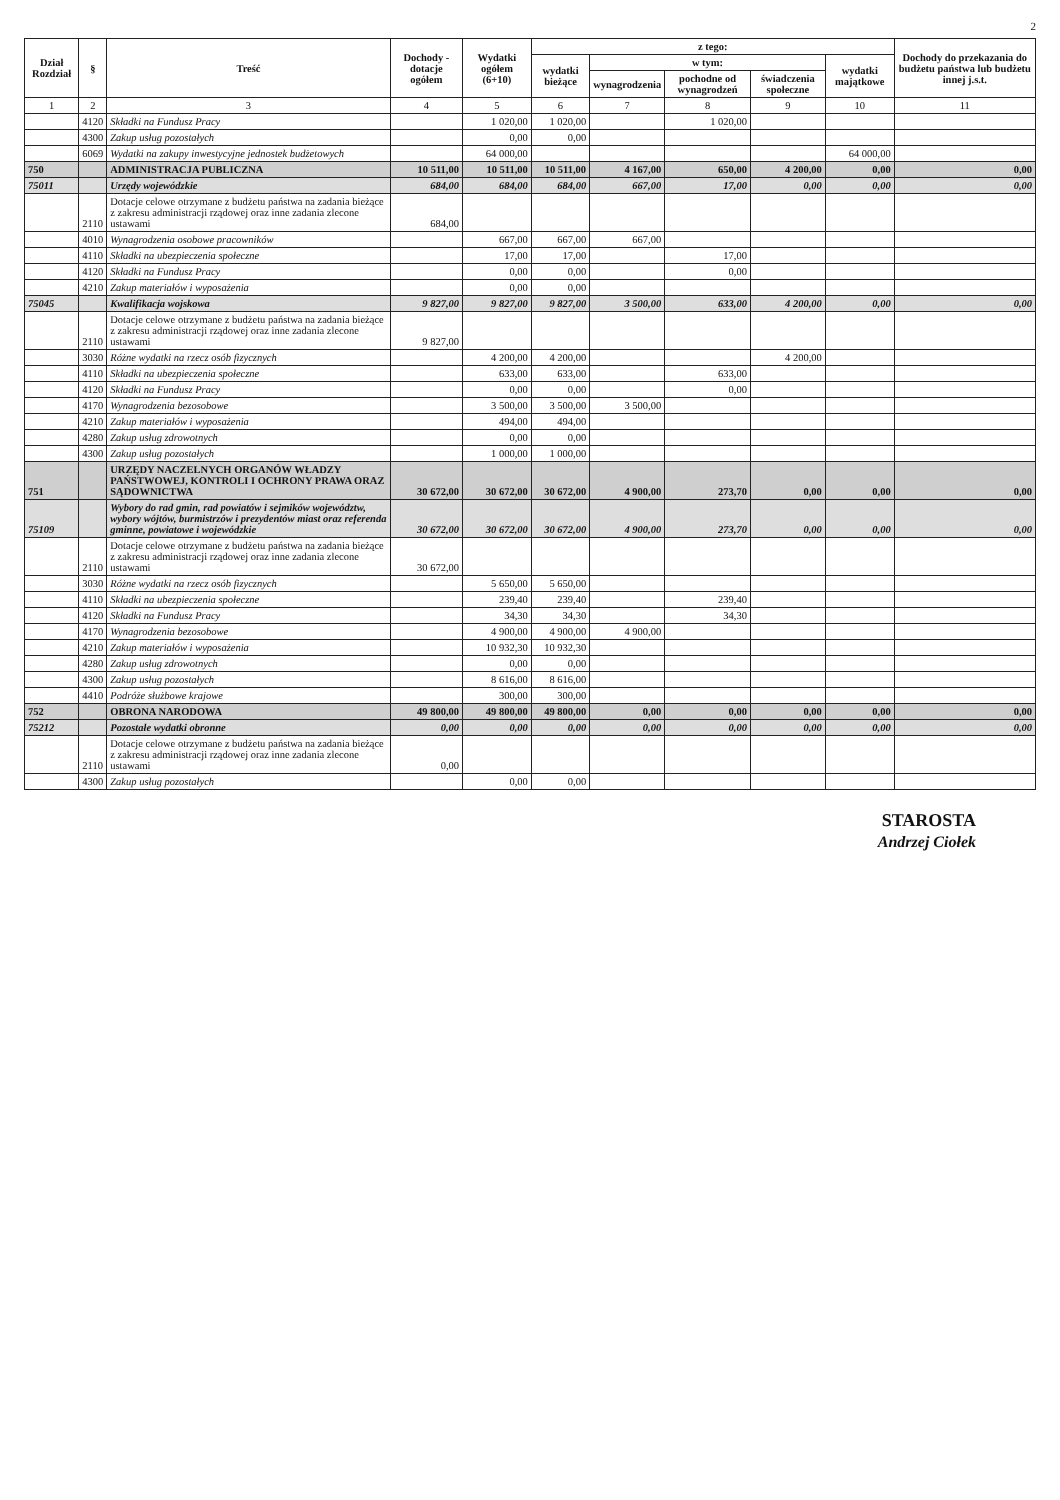2
| Dział Rozdział | § | Treść | Dochody - dotacje ogółem | Wydatki ogółem (6+10) | z tego: | | | | | Dochody do przekazania do budżetu państwa lub budżetu innej j.s.t. |
| --- | --- | --- | --- | --- | --- | --- | --- | --- | --- | --- |
| | | | | | wydatki bieżące | w tym: | | | wydatki majątkowe | |
| | | | | | | wynagrodzenia | pochodne od wynagrodzeń | świadczenia społeczne | | |
| 1 | 2 | 3 | 4 | 5 | 6 | 7 | 8 | 9 | 10 | 11 |
| | 4120 | Składki na Fundusz Pracy | | 1 020,00 | 1 020,00 | | 1 020,00 | | | |
| | 4300 | Zakup usług pozostałych | | 0,00 | 0,00 | | | | | |
| | 6069 | Wydatki na zakupy inwestycyjne jednostek budżetowych | | 64 000,00 | | | | | 64 000,00 | |
| 750 | | ADMINISTRACJA PUBLICZNA | 10 511,00 | 10 511,00 | 10 511,00 | 4 167,00 | 650,00 | 4 200,00 | 0,00 | 0,00 |
| 75011 | | Urzędy wojewódzkie | 684,00 | 684,00 | 684,00 | 667,00 | 17,00 | 0,00 | 0,00 | 0,00 |
| | 2110 | Dotacje celowe otrzymane z budżetu państwa na zadania bieżące z zakresu administracji rządowej oraz inne zadania zlecone ustawami | 684,00 | | | | | | | |
| | 4010 | Wynagrodzenia osobowe pracowników | | 667,00 | 667,00 | 667,00 | | | | |
| | 4110 | Składki na ubezpieczenia społeczne | | 17,00 | 17,00 | | 17,00 | | | |
| | 4120 | Składki na Fundusz Pracy | | 0,00 | 0,00 | | 0,00 | | | |
| | 4210 | Zakup materiałów i wyposażenia | | 0,00 | 0,00 | | | | | |
| 75045 | | Kwalifikacja wojskowa | 9 827,00 | 9 827,00 | 9 827,00 | 3 500,00 | 633,00 | 4 200,00 | 0,00 | 0,00 |
| | 2110 | Dotacje celowe otrzymane z budżetu państwa na zadania bieżące z zakresu administracji rządowej oraz inne zadania zlecone ustawami | 9 827,00 | | | | | | | |
| | 3030 | Różne wydatki na rzecz osób fizycznych | | 4 200,00 | 4 200,00 | | | 4 200,00 | | |
| | 4110 | Składki na ubezpieczenia społeczne | | 633,00 | 633,00 | | 633,00 | | | |
| | 4120 | Składki na Fundusz Pracy | | 0,00 | 0,00 | | 0,00 | | | |
| | 4170 | Wynagrodzenia bezosobowe | | 3 500,00 | 3 500,00 | 3 500,00 | | | | |
| | 4210 | Zakup materiałów i wyposażenia | | 494,00 | 494,00 | | | | | |
| | 4280 | Zakup usług zdrowotnych | | 0,00 | 0,00 | | | | | |
| | 4300 | Zakup usług pozostałych | | 1 000,00 | 1 000,00 | | | | | |
| 751 | | URZĘDY NACZELNYCH ORGANÓW WŁADZY PAŃSTWOWEJ, KONTROLI I OCHRONY PRAWA ORAZ SĄDOWNICTWA | 30 672,00 | 30 672,00 | 30 672,00 | 4 900,00 | 273,70 | 0,00 | 0,00 | 0,00 |
| 75109 | | Wybory do rad gmin, rad powiatów i sejmików województw, wybory wójtów, burmistrzów i prezydentów miast oraz referenda gminne, powiatowe i wojewódzkie | 30 672,00 | 30 672,00 | 30 672,00 | 4 900,00 | 273,70 | 0,00 | 0,00 | 0,00 |
| | 2110 | Dotacje celowe otrzymane z budżetu państwa na zadania bieżące z zakresu administracji rządowej oraz inne zadania zlecone ustawami | 30 672,00 | | | | | | | |
| | 3030 | Różne wydatki na rzecz osób fizycznych | | 5 650,00 | 5 650,00 | | | | | |
| | 4110 | Składki na ubezpieczenia społeczne | | 239,40 | 239,40 | | 239,40 | | | |
| | 4120 | Składki na Fundusz Pracy | | 34,30 | 34,30 | | 34,30 | | | |
| | 4170 | Wynagrodzenia bezosobowe | | 4 900,00 | 4 900,00 | 4 900,00 | | | | |
| | 4210 | Zakup materiałów i wyposażenia | | 10 932,30 | 10 932,30 | | | | | |
| | 4280 | Zakup usług zdrowotnych | | 0,00 | 0,00 | | | | | |
| | 4300 | Zakup usług pozostałych | | 8 616,00 | 8 616,00 | | | | | |
| | 4410 | Podróże służbowe krajowe | | 300,00 | 300,00 | | | | | |
| 752 | | OBRONA NARODOWA | 49 800,00 | 49 800,00 | 49 800,00 | 0,00 | 0,00 | 0,00 | 0,00 | 0,00 |
| 75212 | | Pozostałe wydatki obronne | 0,00 | 0,00 | 0,00 | 0,00 | 0,00 | 0,00 | 0,00 | 0,00 |
| | 2110 | Dotacje celowe otrzymane z budżetu państwa na zadania bieżące z zakresu administracji rządowej oraz inne zadania zlecone ustawami | 0,00 | | | | | | | |
| | 4300 | Zakup usług pozostałych | | 0,00 | 0,00 | | | | | |
STAROSTA
Andrzej Ciołek